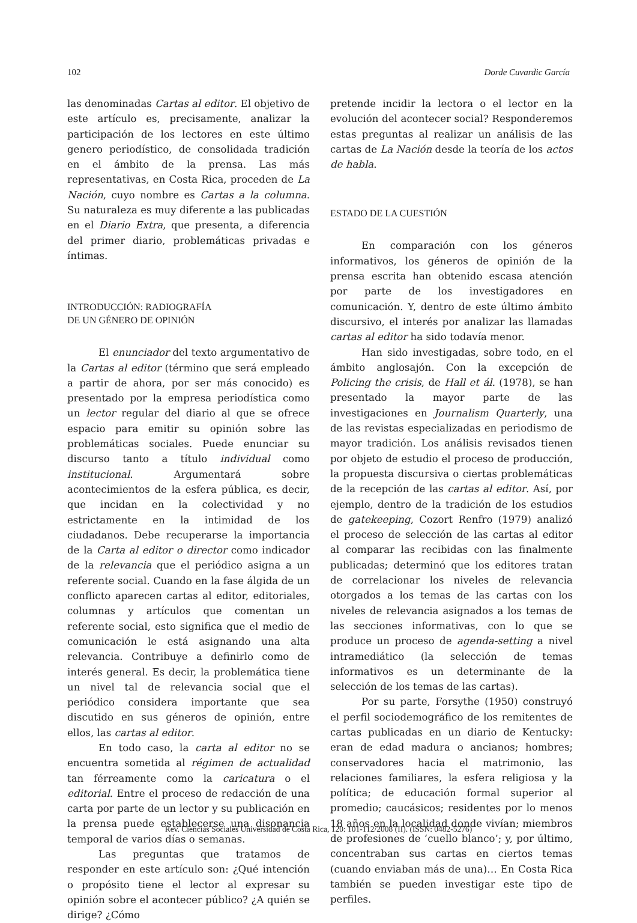102 Dorde Cuvardic García
las denominadas Cartas al editor. El objetivo de este artículo es, precisamente, analizar la participación de los lectores en este último genero periodístico, de consolidada tradición en el ámbito de la prensa. Las más representativas, en Costa Rica, proceden de La Nación, cuyo nombre es Cartas a la columna. Su naturaleza es muy diferente a las publicadas en el Diario Extra, que presenta, a diferencia del primer diario, problemáticas privadas e íntimas.
INTRODUCCIÓN: RADIOGRAFÍA
DE UN GÉNERO DE OPINIÓN
El enunciador del texto argumentativo de la Cartas al editor (término que será empleado a partir de ahora, por ser más conocido) es presentado por la empresa periodística como un lector regular del diario al que se ofrece espacio para emitir su opinión sobre las problemáticas sociales. Puede enunciar su discurso tanto a título individual como institucional. Argumentará sobre acontecimientos de la esfera pública, es decir, que incidan en la colectividad y no estrictamente en la intimidad de los ciudadanos. Debe recuperarse la importancia de la Carta al editor o director como indicador de la relevancia que el periódico asigna a un referente social. Cuando en la fase álgida de un conflicto aparecen cartas al editor, editoriales, columnas y artículos que comentan un referente social, esto significa que el medio de comunicación le está asignando una alta relevancia. Contribuye a definirlo como de interés general. Es decir, la problemática tiene un nivel tal de relevancia social que el periódico considera importante que sea discutido en sus géneros de opinión, entre ellos, las cartas al editor.
En todo caso, la carta al editor no se encuentra sometida al régimen de actualidad tan férreamente como la caricatura o el editorial. Entre el proceso de redacción de una carta por parte de un lector y su publicación en la prensa puede establecerse una disonancia temporal de varios días o semanas.
Las preguntas que tratamos de responder en este artículo son: ¿Qué intención o propósito tiene el lector al expresar su opinión sobre el acontecer público? ¿A quién se dirige? ¿Cómo
pretende incidir la lectora o el lector en la evolución del acontecer social? Responderemos estas preguntas al realizar un análisis de las cartas de La Nación desde la teoría de los actos de habla.
ESTADO DE LA CUESTIÓN
En comparación con los géneros informativos, los géneros de opinión de la prensa escrita han obtenido escasa atención por parte de los investigadores en comunicación. Y, dentro de este último ámbito discursivo, el interés por analizar las llamadas cartas al editor ha sido todavía menor.
Han sido investigadas, sobre todo, en el ámbito anglosajón. Con la excepción de Policing the crisis, de Hall et ál. (1978), se han presentado la mayor parte de las investigaciones en Journalism Quarterly, una de las revistas especializadas en periodismo de mayor tradición. Los análisis revisados tienen por objeto de estudio el proceso de producción, la propuesta discursiva o ciertas problemáticas de la recepción de las cartas al editor. Así, por ejemplo, dentro de la tradición de los estudios de gatekeeping, Cozort Renfro (1979) analizó el proceso de selección de las cartas al editor al comparar las recibidas con las finalmente publicadas; determinó que los editores tratan de correlacionar los niveles de relevancia otorgados a los temas de las cartas con los niveles de relevancia asignados a los temas de las secciones informativas, con lo que se produce un proceso de agenda-setting a nivel intramediático (la selección de temas informativos es un determinante de la selección de los temas de las cartas).
Por su parte, Forsythe (1950) construyó el perfil sociodemográfico de los remitentes de cartas publicadas en un diario de Kentucky: eran de edad madura o ancianos; hombres; conservadores hacia el matrimonio, las relaciones familiares, la esfera religiosa y la política; de educación formal superior al promedio; caucásicos; residentes por lo menos 18 años en la localidad donde vivían; miembros de profesiones de ‘cuello blanco’; y, por último, concentraban sus cartas en ciertos temas (cuando enviaban más de una)… En Costa Rica también se pueden investigar este tipo de perfiles.
Rev. Ciencias Sociales Universidad de Costa Rica, 120: 101-112/2008 (II). (ISSN: 0482-5276)